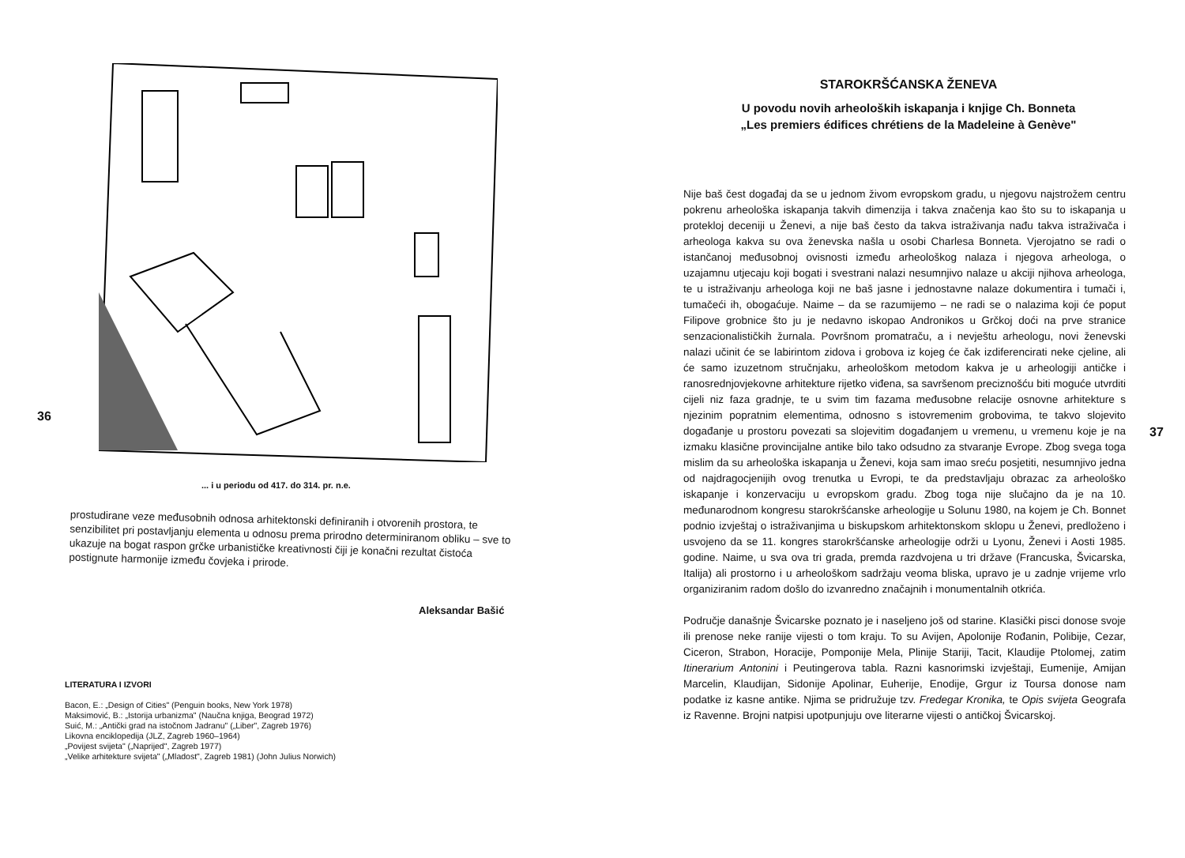36
... i u periodu od 417. do 314. pr. n.e.
prostudirane veze međusobnih odnosa arhitektonski definiranih i otvorenih prostora, te senzibilitet pri postavljanju elementa u odnosu prema prirodno determiniranom obliku – sve to ukazuje na bogat raspon grčke urbanističke kreativnosti čiji je konačni rezultat čistoća postignute harmonije između čovjeka i prirode.
Aleksandar Bašić
LITERATURA I IZVORI
Bacon, E.: „Design of Cities" (Penguin books, New York 1978)
Maksimović, B.: „Istorija urbanizma" (Naučna knjiga, Beograd 1972)
Suić, M.: „Antički grad na istočnom Jadranu" („Liber", Zagreb 1976)
Likovna enciklopedija (JLZ, Zagreb 1960–1964)
„Povijest svijeta" („Naprijed", Zagreb 1977)
„Velike arhitekture svijeta" („Mladost", Zagreb 1981) (John Julius Norwich)
STAROKRŠĆANSKA ŽENEVA
U povodu novih arheoloških iskapanja i knjige Ch. Bonneta
„Les premiers édifices chrétiens de la Madeleine à Genève"
37
Nije baš čest događaj da se u jednom živom evropskom gradu, u njegovu najstrožem centru pokrenu arheološka iskapanja takvih dimenzija i takva značenja kao što su to iskapanja u protekloj deceniji u Ženevi, a nije baš često da takva istraživanja nađu takva istraživača i arheologa kakva su ova ženevska našla u osobi Charlesa Bonneta. Vjerojatno se radi o istančanoj međusobnoj ovisnosti između arheološkog nalaza i njegova arheologa, o uzajamnu utjecaju koji bogati i svestrani nalazi nesumnjivo nalaze u akciji njihova arheologa, te u istraživanju arheologa koji ne baš jasne i jednostavne nalaze dokumentira i tumači i, tumačeći ih, obogaćuje. Naime – da se razumijemo – ne radi se o nalazima koji će poput Filipove grobnice što ju je nedavno iskopao Andronikos u Grčkoj doći na prve stranice senzacionalističkih žurnala. Površnom promatraču, a i nevještu arheologu, novi ženevski nalazi učinit će se labirintom zidova i grobova iz kojeg će čak izdiferencirati neke cjeline, ali će samo izuzetnom stručnjaku, arheološkom metodom kakva je u arheologiji antičke i ranosrednjovjekovne arhitekture rijetko viđena, sa savršenom preciznošću biti moguće utvrditi cijeli niz faza gradnje, te u svim tim fazama međusobne relacije osnovne arhitekture s njezinim popratnim elementima, odnosno s istovremenim grobovima, te takvo slojevito događanje u prostoru povezati sa slojevitim događanjem u vremenu, u vremenu koje je na izmaku klasične provincijalne antike bilo tako odsudno za stvaranje Evrope. Zbog svega toga mislim da su arheološka iskapanja u Ženevi, koja sam imao sreću posjetiti, nesumnjivo jedna od najdragocjenijih ovog trenutka u Evropi, te da predstavljaju obrazac za arheološko iskapanje i konzervaciju u evropskom gradu. Zbog toga nije slučajno da je na 10. međunarodnom kongresu starokršćanske arheologije u Solunu 1980, na kojem je Ch. Bonnet podnio izvještaj o istraživanjima u biskupskom arhitektonskom sklopu u Ženevi, predloženo i usvojeno da se 11. kongres starokršćanske arheologije održi u Lyonu, Ženevi i Aosti 1985. godine. Naime, u sva ova tri grada, premda razdvojena u tri države (Francuska, Švicarska, Italija) ali prostorno i u arheološkom sadržaju veoma bliska, upravo je u zadnje vrijeme vrlo organiziranim radom došlo do izvanredno značajnih i monumentalnih otkrića.
Područje današnje Švicarske poznato je i naseljeno još od starine. Klasički pisci donose svoje ili prenose neke ranije vijesti o tom kraju. To su Avijen, Apolonije Rođanin, Polibije, Cezar, Ciceron, Strabon, Horacije, Pomponije Mela, Plinije Stariji, Tacit, Klaudije Ptolomej, zatim Itinerarium Antonini i Peutingerova tabla. Razni kasnorimski izvještaji, Eumenije, Amijan Marcelin, Klaudijan, Sidonije Apolinar, Euherije, Enodije, Grgur iz Toursa donose nam podatke iz kasne antike. Njima se pridružuje tzv. Fredegar Kronika, te Opis svijeta Geografa iz Ravenne. Brojni natpisi upotpunjuju ove literarne vijesti o antičkoj Švicarskoj.